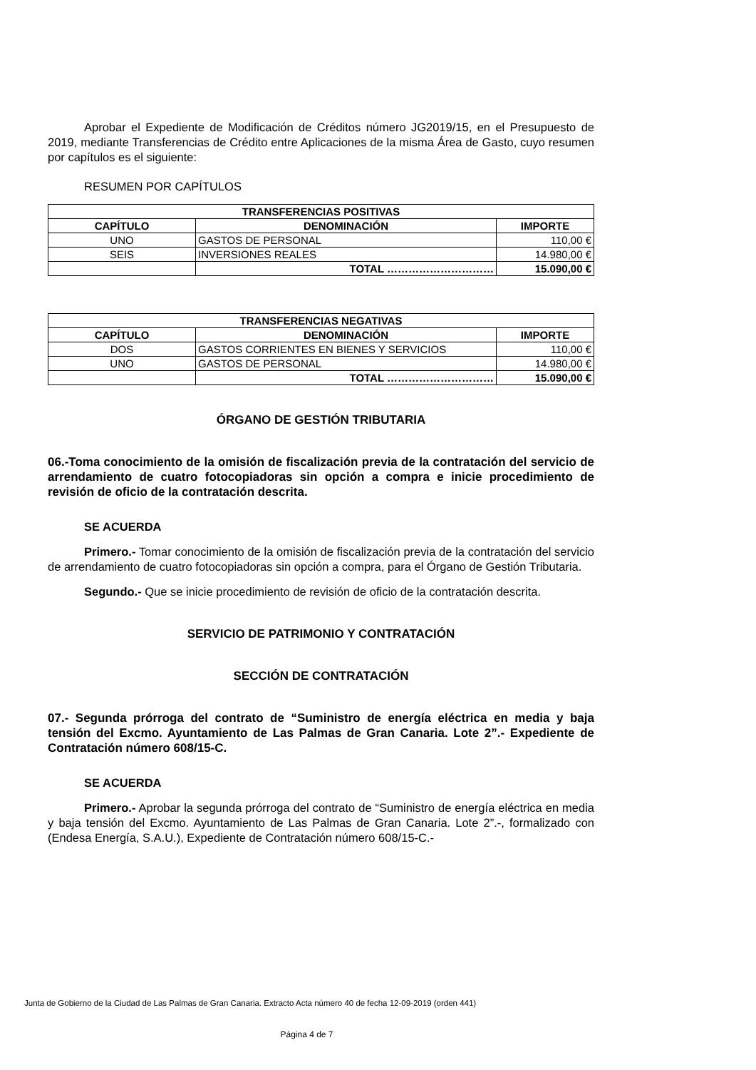Aprobar el Expediente de Modificación de Créditos número JG2019/15, en el Presupuesto de 2019, mediante Transferencias de Crédito entre Aplicaciones de la misma Área de Gasto, cuyo resumen por capítulos es el siguiente:
RESUMEN POR CAPÍTULOS
| TRANSFERENCIAS POSITIVAS | | |
| --- | --- | --- |
| CAPÍTULO | DENOMINACIÓN | IMPORTE |
| UNO | GASTOS DE PERSONAL | 110,00 € |
| SEIS | INVERSIONES REALES | 14.980,00 € |
| | TOTAL ………………………… | 15.090,00 € |
| TRANSFERENCIAS NEGATIVAS | | |
| --- | --- | --- |
| CAPÍTULO | DENOMINACIÓN | IMPORTE |
| DOS | GASTOS CORRIENTES EN BIENES Y SERVICIOS | 110,00 € |
| UNO | GASTOS DE PERSONAL | 14.980,00 € |
| | TOTAL ………………………… | 15.090,00 € |
ÓRGANO DE GESTIÓN TRIBUTARIA
06.-Toma conocimiento de la omisión de fiscalización previa de la contratación del servicio de arrendamiento de cuatro fotocopiadoras sin opción a compra e inicie procedimiento de revisión de oficio de la contratación descrita.
SE ACUERDA
Primero.- Tomar conocimiento de la omisión de fiscalización previa de la contratación del servicio de arrendamiento de cuatro fotocopiadoras sin opción a compra, para el Órgano de Gestión Tributaria.
Segundo.- Que se inicie procedimiento de revisión de oficio de la contratación descrita.
SERVICIO DE PATRIMONIO Y CONTRATACIÓN
SECCIÓN DE CONTRATACIÓN
07.- Segunda prórroga del contrato de “Suministro de energía eléctrica en media y baja tensión del Excmo. Ayuntamiento de Las Palmas de Gran Canaria. Lote 2”.- Expediente de Contratación número 608/15-C.
SE ACUERDA
Primero.- Aprobar la segunda prórroga del contrato de “Suministro de energía eléctrica en media y baja tensión del Excmo. Ayuntamiento de Las Palmas de Gran Canaria. Lote 2”.-, formalizado con (Endesa Energía, S.A.U.), Expediente de Contratación número 608/15-C.-
Junta de Gobierno de la Ciudad de Las Palmas de Gran Canaria. Extracto Acta número 40 de fecha 12-09-2019 (orden 441)
Página 4 de 7